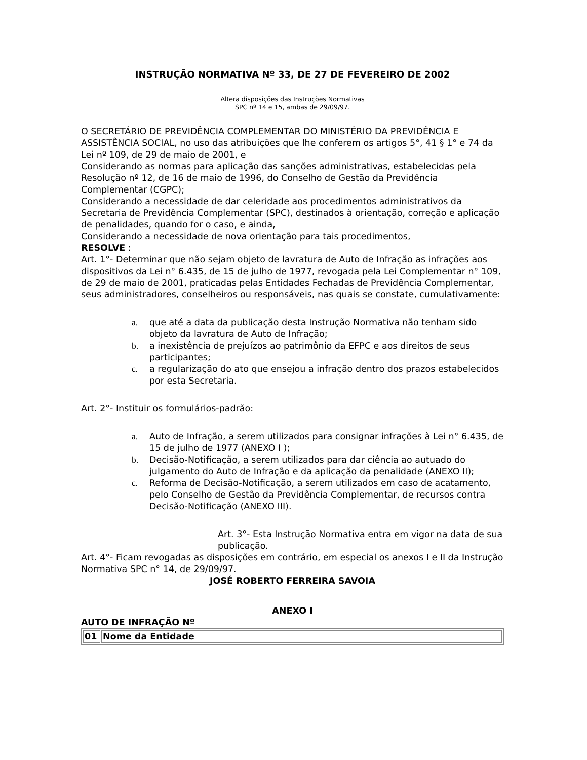INSTRUÇÃO NORMATIVA Nº 33, DE 27 DE FEVEREIRO DE 2002
Altera disposições das Instruções Normativas SPC nº 14 e 15, ambas de 29/09/97.
O SECRETÁRIO DE PREVIDÊNCIA COMPLEMENTAR DO MINISTÉRIO DA PREVIDÊNCIA E ASSISTÊNCIA SOCIAL, no uso das atribuições que lhe conferem os artigos 5°, 41 § 1° e 74 da Lei nº 109, de 29 de maio de 2001, e
Considerando as normas para aplicação das sanções administrativas, estabelecidas pela Resolução nº 12, de 16 de maio de 1996, do Conselho de Gestão da Previdência Complementar (CGPC);
Considerando a necessidade de dar celeridade aos procedimentos administrativos da Secretaria de Previdência Complementar (SPC), destinados à orientação, correção e aplicação de penalidades, quando for o caso, e ainda,
Considerando a necessidade de nova orientação para tais procedimentos,
RESOLVE :
Art. 1°- Determinar que não sejam objeto de lavratura de Auto de Infração as infrações aos dispositivos da Lei n° 6.435, de 15 de julho de 1977, revogada pela Lei Complementar n° 109, de 29 de maio de 2001, praticadas pelas Entidades Fechadas de Previdência Complementar, seus administradores, conselheiros ou responsáveis, nas quais se constate, cumulativamente:
a. que até a data da publicação desta Instrução Normativa não tenham sido objeto da lavratura de Auto de Infração;
b. a inexistência de prejuízos ao patrimônio da EFPC e aos direitos de seus participantes;
c. a regularização do ato que ensejou a infração dentro dos prazos estabelecidos por esta Secretaria.
Art. 2°- Instituir os formulários-padrão:
a. Auto de Infração, a serem utilizados para consignar infrações à Lei n° 6.435, de 15 de julho de 1977 (ANEXO I );
b. Decisão-Notificação, a serem utilizados para dar ciência ao autuado do julgamento do Auto de Infração e da aplicação da penalidade (ANEXO II);
c. Reforma de Decisão-Notificação, a serem utilizados em caso de acatamento, pelo Conselho de Gestão da Previdência Complementar, de recursos contra Decisão-Notificação (ANEXO III).
Art. 3°- Esta Instrução Normativa entra em vigor na data de sua publicação.
Art. 4°- Ficam revogadas as disposições em contrário, em especial os anexos I e II da Instrução Normativa SPC n° 14, de 29/09/97.
JOSÉ ROBERTO FERREIRA SAVOIA
ANEXO I
AUTO DE INFRAÇÃO Nº
| 01 | Nome da Entidade |